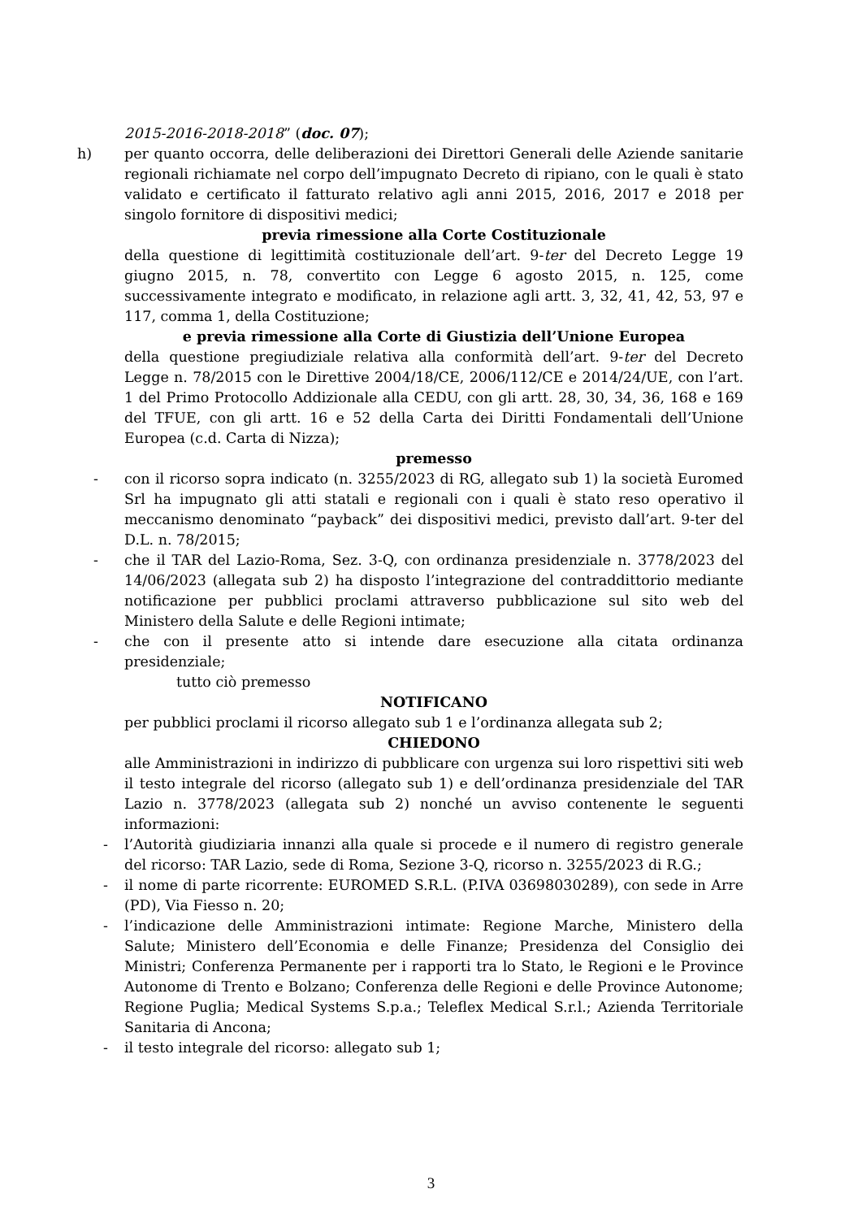2015-2016-2018-2018” (doc. 07);
h) per quanto occorra, delle deliberazioni dei Direttori Generali delle Aziende sanitarie regionali richiamate nel corpo dell’impugnato Decreto di ripiano, con le quali è stato validato e certificato il fatturato relativo agli anni 2015, 2016, 2017 e 2018 per singolo fornitore di dispositivi medici;
previa rimessione alla Corte Costituzionale
della questione di legittimità costituzionale dell’art. 9-ter del Decreto Legge 19 giugno 2015, n. 78, convertito con Legge 6 agosto 2015, n. 125, come successivamente integrato e modificato, in relazione agli artt. 3, 32, 41, 42, 53, 97 e 117, comma 1, della Costituzione;
e previa rimessione alla Corte di Giustizia dell’Unione Europea
della questione pregiudiziale relativa alla conformità dell’art. 9-ter del Decreto Legge n. 78/2015 con le Direttive 2004/18/CE, 2006/112/CE e 2014/24/UE, con l’art. 1 del Primo Protocollo Addizionale alla CEDU, con gli artt. 28, 30, 34, 36, 168 e 169 del TFUE, con gli artt. 16 e 52 della Carta dei Diritti Fondamentali dell’Unione Europea (c.d. Carta di Nizza);
premesso
- con il ricorso sopra indicato (n. 3255/2023 di RG, allegato sub 1) la società Euromed Srl ha impugnato gli atti statali e regionali con i quali è stato reso operativo il meccanismo denominato “payback” dei dispositivi medici, previsto dall’art. 9-ter del D.L. n. 78/2015;
- che il TAR del Lazio-Roma, Sez. 3-Q, con ordinanza presidenziale n. 3778/2023 del 14/06/2023 (allegata sub 2) ha disposto l’integrazione del contraddittorio mediante notificazione per pubblici proclami attraverso pubblicazione sul sito web del Ministero della Salute e delle Regioni intimate;
- che con il presente atto si intende dare esecuzione alla citata ordinanza presidenziale;
tutto ciò premesso
NOTIFICANO
per pubblici proclami il ricorso allegato sub 1 e l’ordinanza allegata sub 2;
CHIEDONO
alle Amministrazioni in indirizzo di pubblicare con urgenza sui loro rispettivi siti web il testo integrale del ricorso (allegato sub 1) e dell’ordinanza presidenziale del TAR Lazio n. 3778/2023 (allegata sub 2) nonché un avviso contenente le seguenti informazioni:
- l’Autorità giudiziaria innanzi alla quale si procede e il numero di registro generale del ricorso: TAR Lazio, sede di Roma, Sezione 3-Q, ricorso n. 3255/2023 di R.G.;
- il nome di parte ricorrente: EUROMED S.R.L. (P.IVA 03698030289), con sede in Arre (PD), Via Fiesso n. 20;
- l’indicazione delle Amministrazioni intimate: Regione Marche, Ministero della Salute; Ministero dell’Economia e delle Finanze; Presidenza del Consiglio dei Ministri; Conferenza Permanente per i rapporti tra lo Stato, le Regioni e le Province Autonome di Trento e Bolzano; Conferenza delle Regioni e delle Province Autonome; Regione Puglia; Medical Systems S.p.a.; Teleflex Medical S.r.l.; Azienda Territoriale Sanitaria di Ancona;
- il testo integrale del ricorso: allegato sub 1;
3